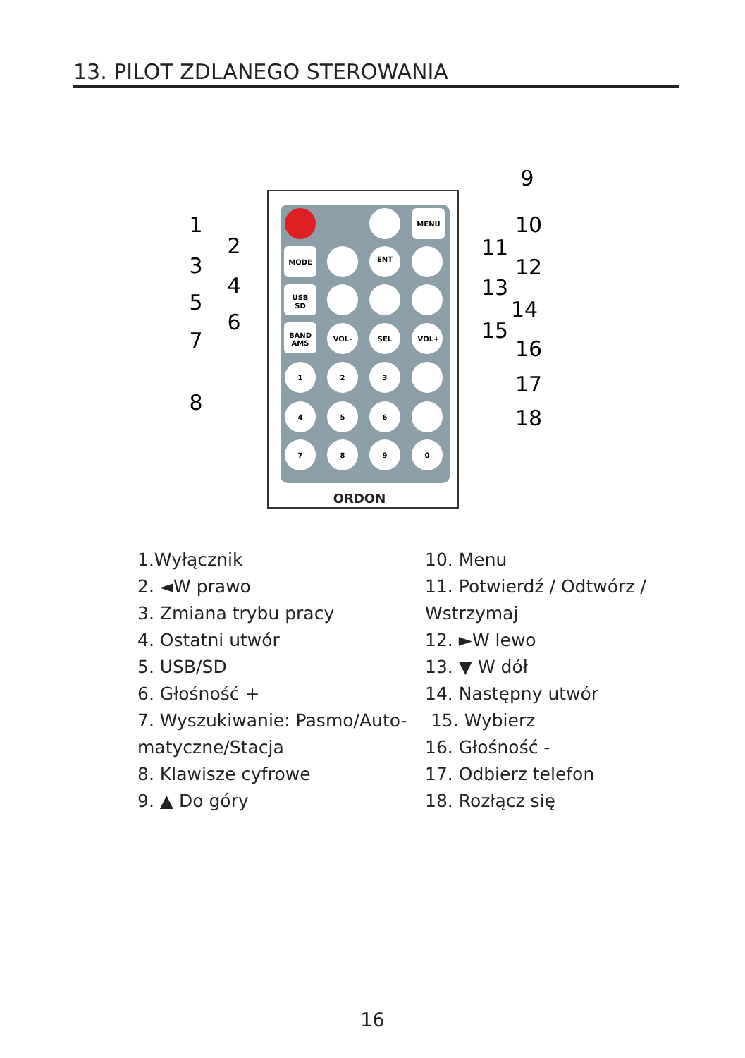13. PILOT ZDLANEGO STEROWANIA
MENU
MODE
USB
SD
BAND
AMS
VOL-
SEL
VOL+
ENT
1
2
3
4
5
6
7
8
9
0
ORDON
1
2
3
4
5
6
7
8
9
10
11
12
13
14
15
16
17
18
1.Wyłącznik
2. ◄W prawo
3. Zmiana trybu pracy
4. Ostatni utwór
5. USB/SD
6. Głośność +
7. Wyszukiwanie: Pasmo/Auto-
matyczne/Stacja
8. Klawisze cyfrowe
9. ▲ Do góry
10. Menu
11. Potwierdź / Odtwórz /
Wstrzymaj
12. ►W lewo
13. ▼ W dół
14. Następny utwór
15. Wybierz
16. Głośność -
17. Odbierz telefon
18. Rozłącz się
16